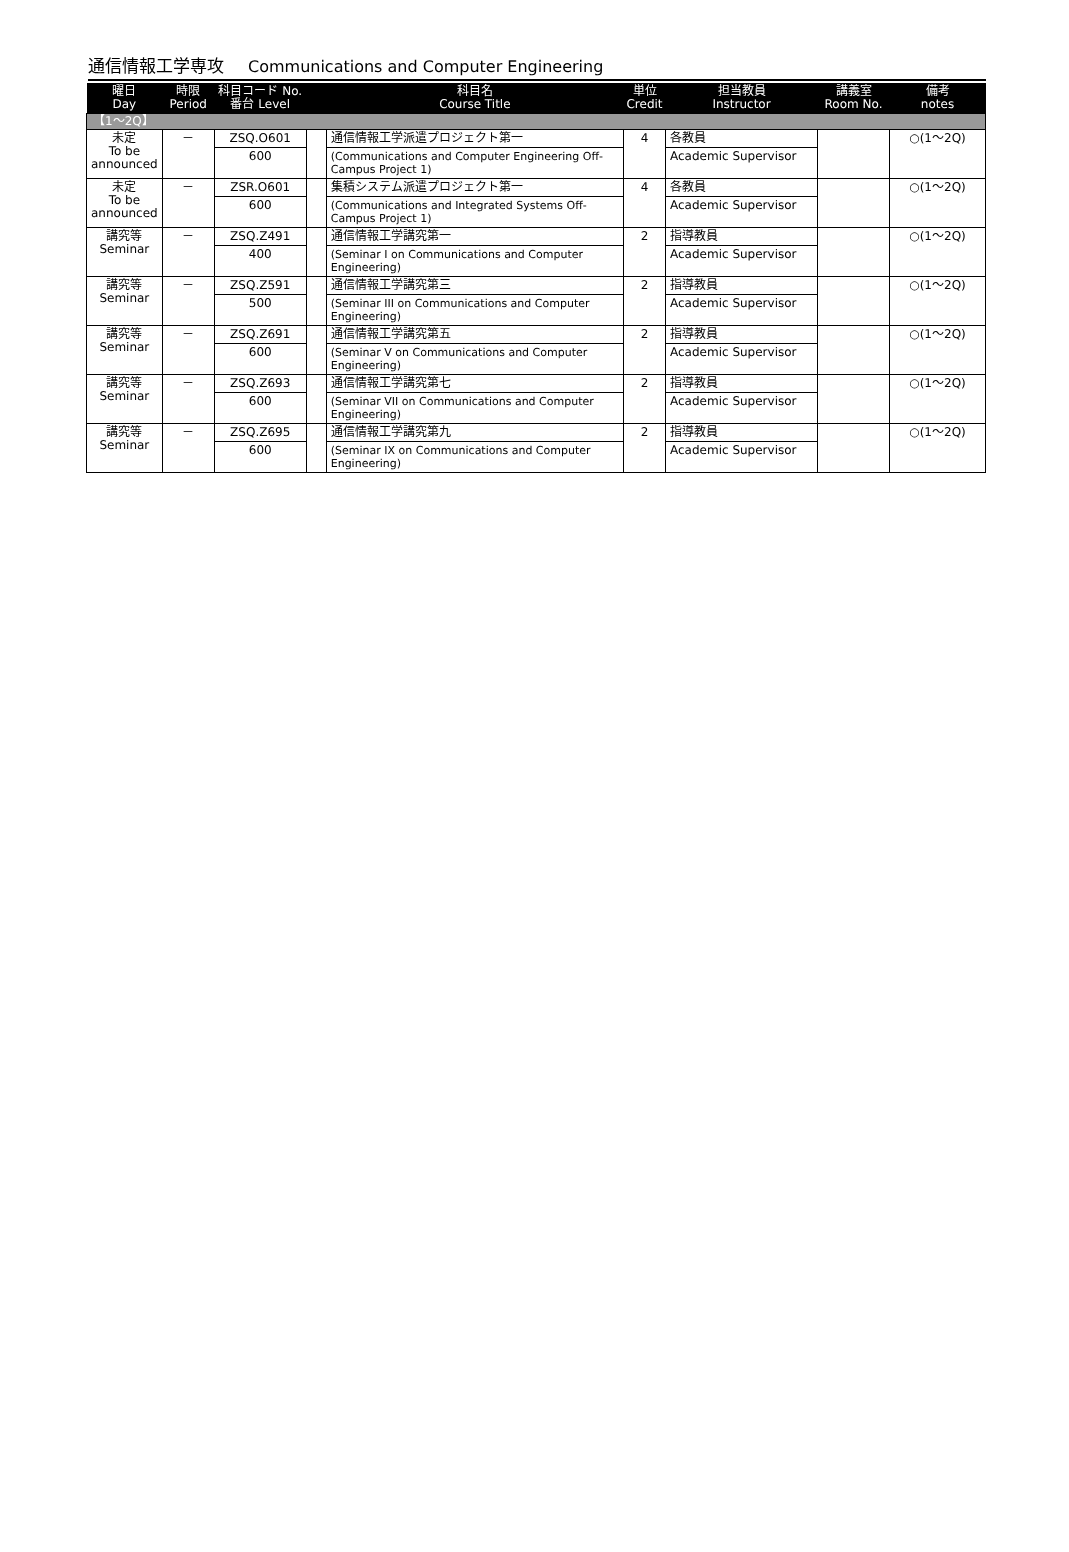通信情報工学専攻 Communications and Computer Engineering
| 曜日 Day | 時限 Period | 科目コード No. 番台 Level | | 科目名 Course Title | 単位 Credit | 担当教員 Instructor | 講義室 Room No. | 備考 notes |
| --- | --- | --- | --- | --- | --- | --- | --- | --- |
| 【1～2Q】 | | | | | | | | |
| 未定 To be announced | － | ZSQ.O601 | | 通信情報工学派遣プロジェクト第一 | 4 | 各教員 | | ○(1～2Q) |
| | | 600 | | (Communications and Computer Engineering Off-Campus Project 1) | | Academic Supervisor | | |
| 未定 To be announced | － | ZSR.O601 | | 集積システム派遣プロジェクト第一 | 4 | 各教員 | | ○(1～2Q) |
| | | 600 | | (Communications and Integrated Systems Off-Campus Project 1) | | Academic Supervisor | | |
| 講究等 Seminar | － | ZSQ.Z491 | | 通信情報工学講究第一 | 2 | 指導教員 | | ○(1～2Q) |
| | | 400 | | (Seminar I on Communications and Computer Engineering) | | Academic Supervisor | | |
| 講究等 Seminar | － | ZSQ.Z591 | | 通信情報工学講究第三 | 2 | 指導教員 | | ○(1～2Q) |
| | | 500 | | (Seminar III on Communications and Computer Engineering) | | Academic Supervisor | | |
| 講究等 Seminar | － | ZSQ.Z691 | | 通信情報工学講究第五 | 2 | 指導教員 | | ○(1～2Q) |
| | | 600 | | (Seminar V on Communications and Computer Engineering) | | Academic Supervisor | | |
| 講究等 Seminar | － | ZSQ.Z693 | | 通信情報工学講究第七 | 2 | 指導教員 | | ○(1～2Q) |
| | | 600 | | (Seminar VII on Communications and Computer Engineering) | | Academic Supervisor | | |
| 講究等 Seminar | － | ZSQ.Z695 | | 通信情報工学講究第九 | 2 | 指導教員 | | ○(1～2Q) |
| | | 600 | | (Seminar IX on Communications and Computer Engineering) | | Academic Supervisor | | |